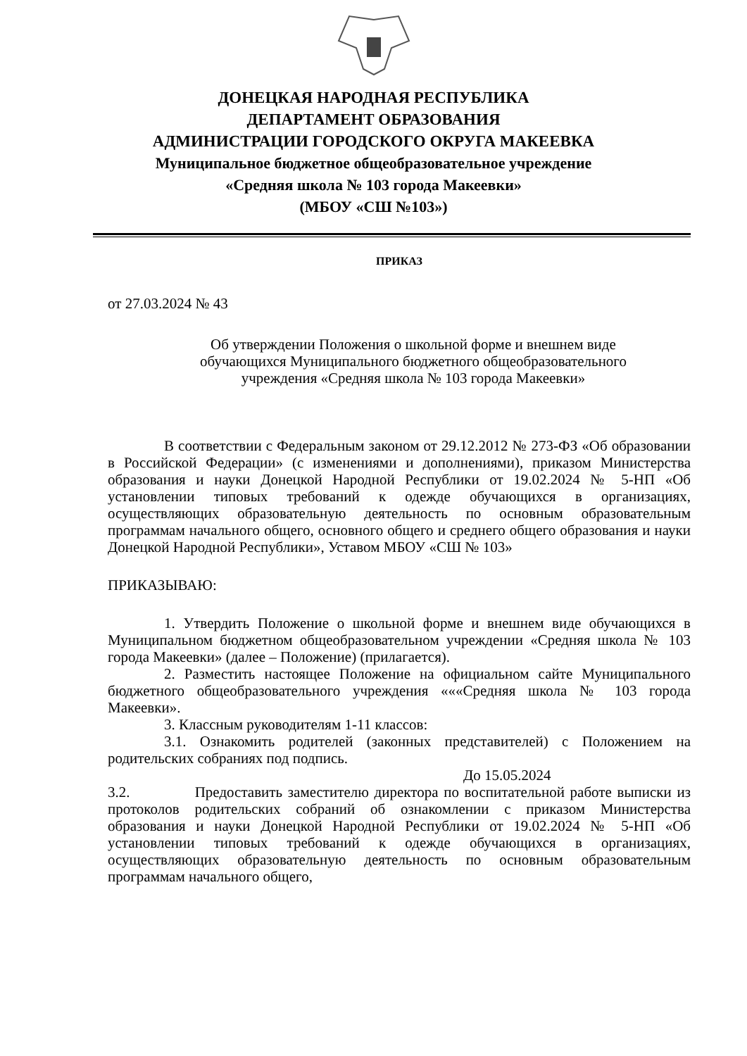ДОНЕЦКАЯ НАРОДНАЯ РЕСПУБЛИКА
ДЕПАРТАМЕНТ ОБРАЗОВАНИЯ
АДМИНИСТРАЦИИ ГОРОДСКОГО ОКРУГА МАКЕЕВКА
Муниципальное бюджетное общеобразовательное учреждение
«Средняя школа № 103 города Макеевки»
(МБОУ «СШ №103»)
ПРИКАЗ
от 27.03.2024 № 43
Об утверждении Положения о школьной форме и внешнем виде
обучающихся Муниципального бюджетного общеобразовательного
учреждения «Средняя школа № 103 города Макеевки»
В соответствии с Федеральным законом от 29.12.2012 № 273-ФЗ «Об образовании в Российской Федерации» (с изменениями и дополнениями), приказом Министерства образования и науки Донецкой Народной Республики от 19.02.2024 № 5-НП «Об установлении типовых требований к одежде обучающихся в организациях, осуществляющих образовательную деятельность по основным образовательным программам начального общего, основного общего и среднего общего образования и науки Донецкой Народной Республики», Уставом МБОУ «СШ № 103»
ПРИКАЗЫВАЮ:
1. Утвердить Положение о школьной форме и внешнем виде обучающихся в Муниципальном бюджетном общеобразовательном учреждении «Средняя школа № 103 города Макеевки» (далее – Положение) (прилагается).
2. Разместить настоящее Положение на официальном сайте Муниципального бюджетного общеобразовательного учреждения «««Средняя школа № 103 города Макеевки».
3. Классным руководителям 1-11 классов:
3.1. Ознакомить родителей (законных представителей) с Положением на родительских собраниях под подпись.
До 15.05.2024
3.2. Предоставить заместителю директора по воспитательной работе выписки из протоколов родительских собраний об ознакомлении с приказом Министерства образования и науки Донецкой Народной Республики от 19.02.2024 № 5-НП «Об установлении типовых требований к одежде обучающихся в организациях, осуществляющих образовательную деятельность по основным образовательным программам начального общего,